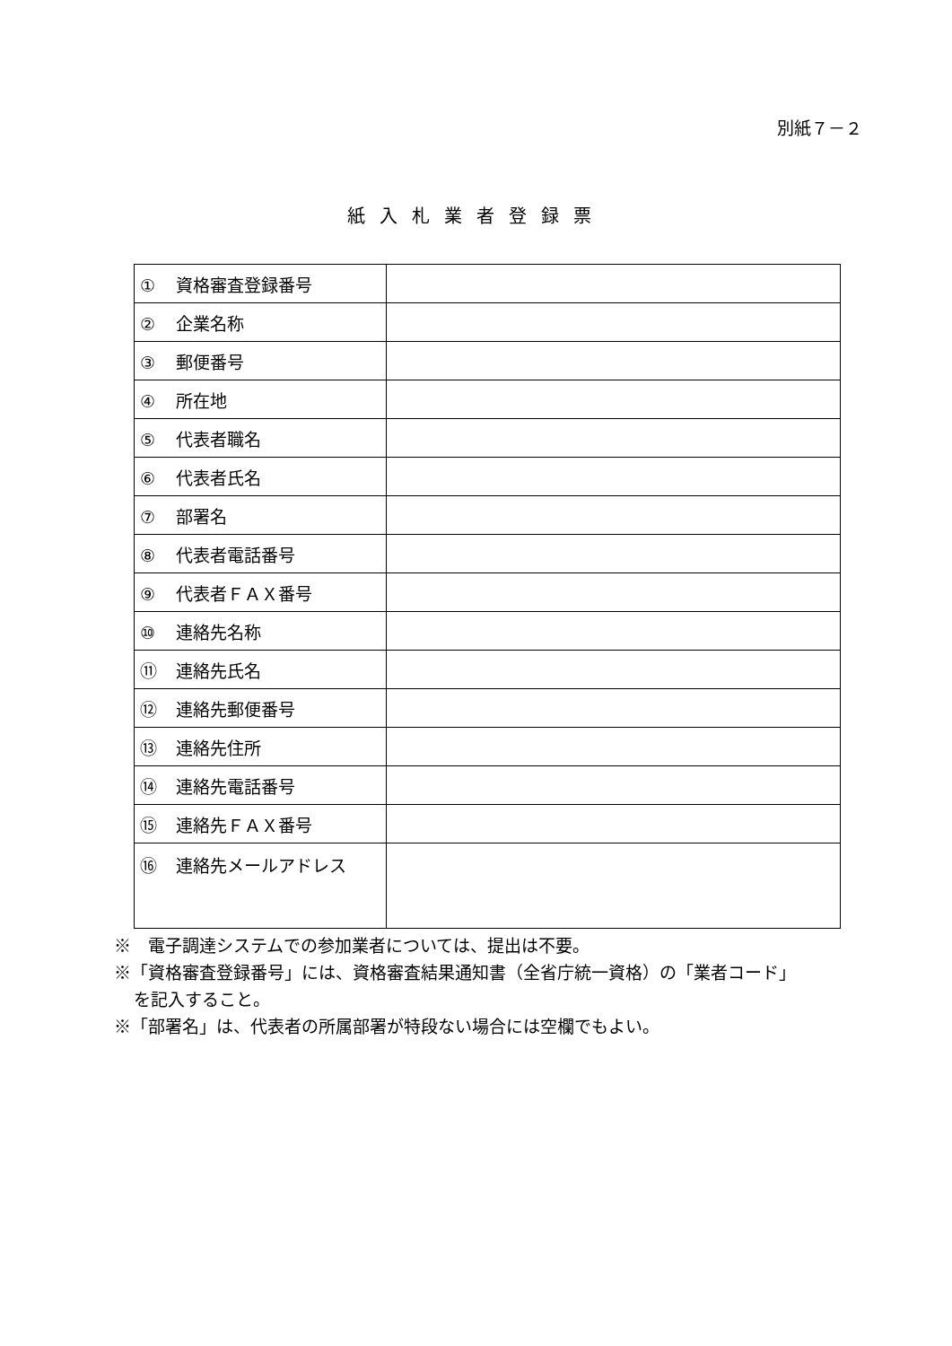別紙７－２
紙入札業者登録票
| ① 資格審査登録番号 | |
| ② 企業名称 | |
| ③ 郵便番号 | |
| ④ 所在地 | |
| ⑤ 代表者職名 | |
| ⑥ 代表者氏名 | |
| ⑦ 部署名 | |
| ⑧ 代表者電話番号 | |
| ⑨ 代表者ＦＡＸ番号 | |
| ⑩ 連絡先名称 | |
| ⑪ 連絡先氏名 | |
| ⑫ 連絡先郵便番号 | |
| ⑬ 連絡先住所 | |
| ⑭ 連絡先電話番号 | |
| ⑮ 連絡先ＦＡＸ番号 | |
| ⑯ 連絡先メールアドレス | |
※　電子調達システムでの参加業者については、提出は不要。
※「資格審査登録番号」には、資格審査結果通知書（全省庁統一資格）の「業者コード」
を記入すること。
※「部署名」は、代表者の所属部署が特段ない場合には空欄でもよい。